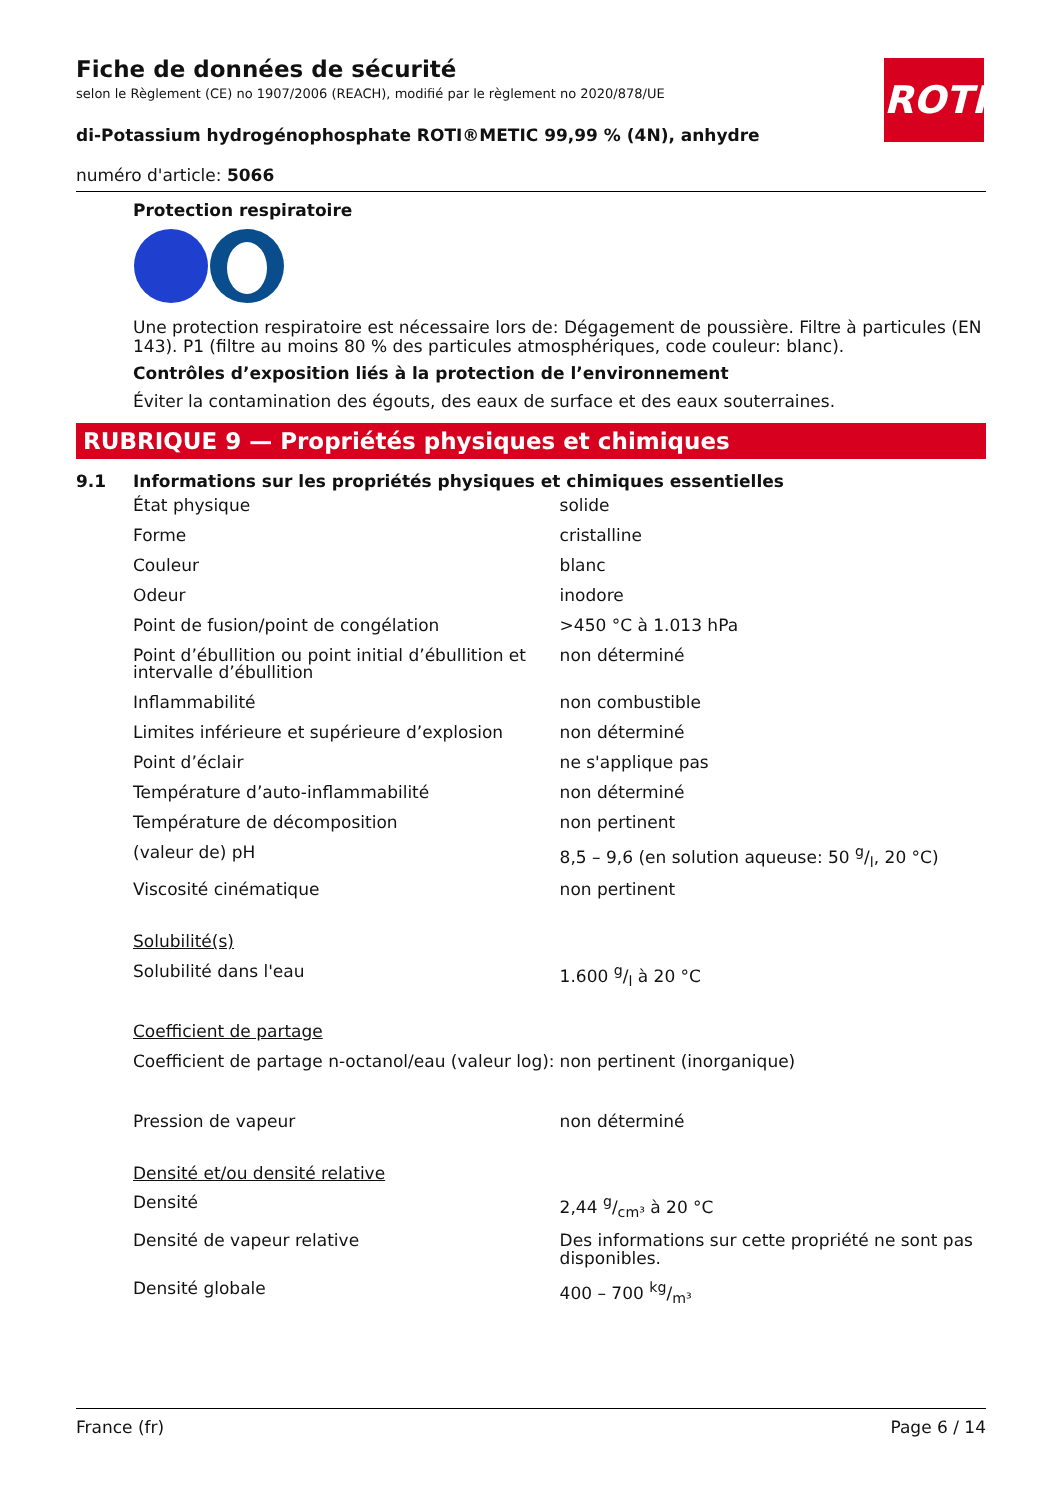ROTH
Fiche de données de sécurité
selon le Règlement (CE) no 1907/2006 (REACH), modifié par le règlement no 2020/878/UE
di-Potassium hydrogénophosphate ROTI®METIC 99,99 % (4N), anhydre
numéro d'article: 5066
Protection respiratoire
Une protection respiratoire est nécessaire lors de: Dégagement de poussière. Filtre à particules (EN 143). P1 (filtre au moins 80 % des particules atmosphériques, code couleur: blanc).
Contrôles d’exposition liés à la protection de l’environnement
Éviter la contamination des égouts, des eaux de surface et des eaux souterraines.
RUBRIQUE 9 — Propriétés physiques et chimiques
9.1 Informations sur les propriétés physiques et chimiques essentielles
| État physique | solide |
| Forme | cristalline |
| Couleur | blanc |
| Odeur | inodore |
| Point de fusion/point de congélation | >450 °C à 1.013 hPa |
| Point d’ébullition ou point initial d’ébullition et intervalle d’ébullition | non déterminé |
| Inflammabilité | non combustible |
| Limites inférieure et supérieure d’explosion | non déterminé |
| Point d’éclair | ne s'applique pas |
| Température d’auto-inflammabilité | non déterminé |
| Température de décomposition | non pertinent |
| (valeur de) pH | 8,5 – 9,6 (en solution aqueuse: 50 g/l, 20 °C) |
| Viscosité cinématique | non pertinent |
| Solubilité(s) | |
| Solubilité dans l'eau | 1.600 g/l à 20 °C |
| Coefficient de partage | |
| Coefficient de partage n-octanol/eau (valeur log): | non pertinent (inorganique) |
| Pression de vapeur | non déterminé |
| Densité et/ou densité relative | |
| Densité | 2,44 g/cm³ à 20 °C |
| Densité de vapeur relative | Des informations sur cette propriété ne sont pas disponibles. |
| Densité globale | 400 – 700 kg/m³ |
France (fr) Page 6 / 14